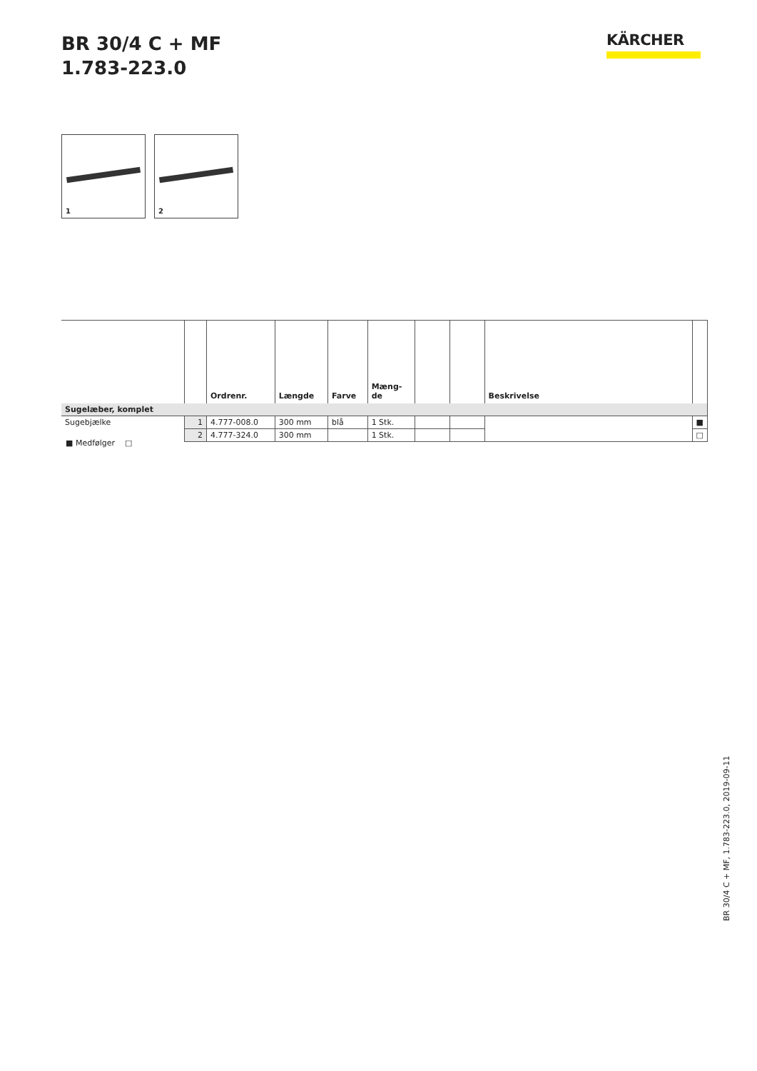BR 30/4 C + MF
1.783-223.0
KÄRCHER
1
2
| | | Ordrenr. | Længde | Farve | Mæng- de | | | Beskrivelse | |
| --- | --- | --- | --- | --- | --- | --- | --- | --- | --- |
| Sugelæber, komplet | | | | | | | | | |
| Sugebjælke | 1 | 4.777-008.0 | 300 mm | blå | 1 Stk. | | | | ■ |
| | 2 | 4.777-324.0 | 300 mm | | 1 Stk. | | | | □ |
■ Medfølger □
BR 30/4 C + MF, 1.783-223.0, 2019-09-11